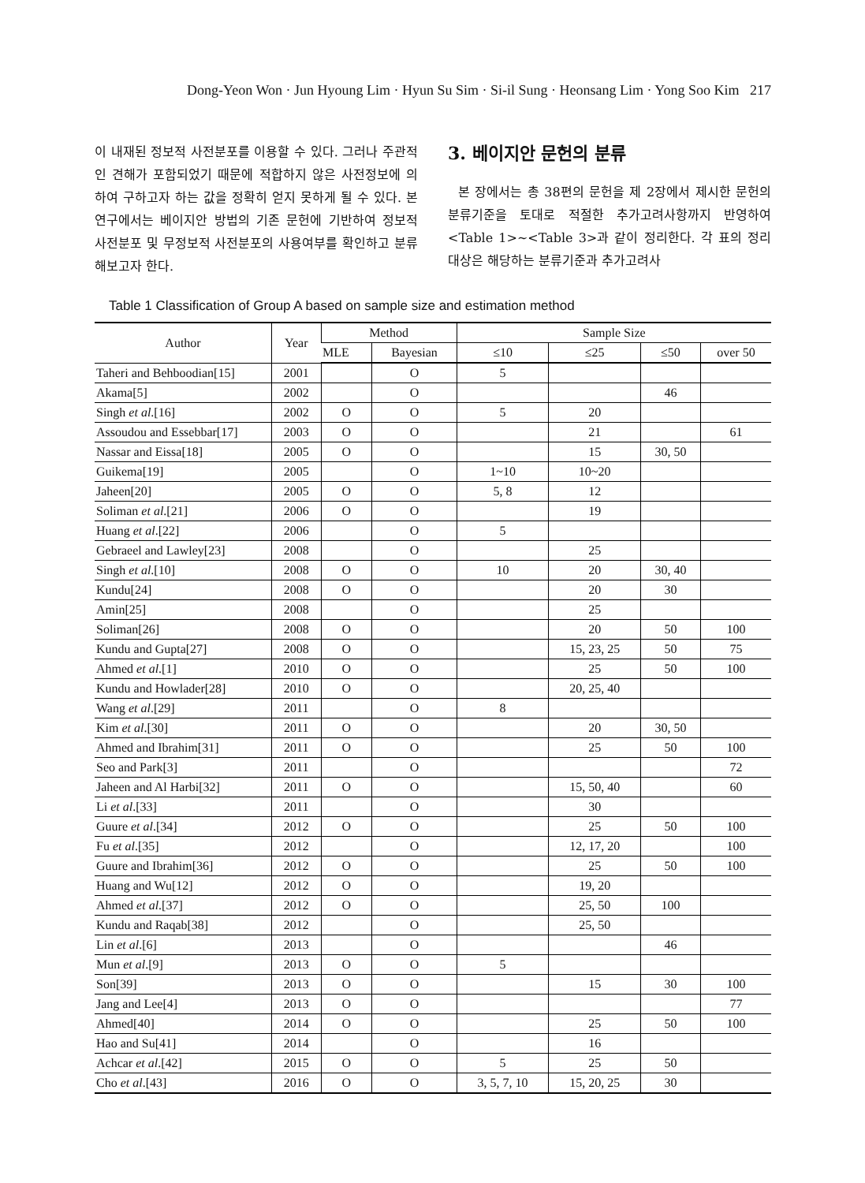Dong-Yeon Won · Jun Hyoung Lim · Hyun Su Sim · Si-il Sung · Heonsang Lim · Yong Soo Kim 217
이 내재된 정보적 사전분포를 이용할 수 있다. 그러나 주관적인 견해가 포함되었기 때문에 적합하지 않은 사전정보에 의하여 구하고자 하는 값을 정확히 얻지 못하게 될 수 있다. 본 연구에서는 베이지안 방법의 기존 문헌에 기반하여 정보적 사전분포 및 무정보적 사전분포의 사용여부를 확인하고 분류해보고자 한다.
3. 베이지안 문헌의 분류
본 장에서는 총 38편의 문헌을 제 2장에서 제시한 문헌의 분류기준을 토대로 적절한 추가고려사항까지 반영하여 <Table 1>~<Table 3>과 같이 정리한다. 각 표의 정리 대상은 해당하는 분류기준과 추가고려사
Table 1 Classification of Group A based on sample size and estimation method
| Author | Year | Method | | Sample Size | | | |
| --- | --- | --- | --- | --- | --- | --- | --- |
| | | MLE | Bayesian | ≤10 | ≤25 | ≤50 | over 50 |
| Taheri and Behboodian[15] | 2001 | | O | 5 | | | |
| Akama[5] | 2002 | | O | | | 46 | |
| Singh et al .[16] | 2002 | O | O | 5 | 20 | | |
| Assoudou and Essebbar[17] | 2003 | O | O | | 21 | | 61 |
| Nassar and Eissa[18] | 2005 | O | O | | 15 | 30, 50 | |
| Guikema[19] | 2005 | | O | 1~10 | 10~20 | | |
| Jaheen[20] | 2005 | O | O | 5, 8 | 12 | | |
| Soliman et al .[21] | 2006 | O | O | | 19 | | |
| Huang et al .[22] | 2006 | | O | 5 | | | |
| Gebraeel and Lawley[23] | 2008 | | O | | 25 | | |
| Singh et al .[10] | 2008 | O | O | 10 | 20 | 30, 40 | |
| Kundu[24] | 2008 | O | O | | 20 | 30 | |
| Amin[25] | 2008 | | O | | 25 | | |
| Soliman[26] | 2008 | O | O | | 20 | 50 | 100 |
| Kundu and Gupta[27] | 2008 | O | O | | 15, 23, 25 | 50 | 75 |
| Ahmed et al .[1] | 2010 | O | O | | 25 | 50 | 100 |
| Kundu and Howlader[28] | 2010 | O | O | | 20, 25, 40 | | |
| Wang et al .[29] | 2011 | | O | 8 | | | |
| Kim et al .[30] | 2011 | O | O | | 20 | 30, 50 | |
| Ahmed and Ibrahim[31] | 2011 | O | O | | 25 | 50 | 100 |
| Seo and Park[3] | 2011 | | O | | | | 72 |
| Jaheen and Al Harbi[32] | 2011 | O | O | | 15, 50, 40 | | 60 |
| Li et al .[33] | 2011 | | O | | 30 | | |
| Guure et al .[34] | 2012 | O | O | | 25 | 50 | 100 |
| Fu et al .[35] | 2012 | | O | | 12, 17, 20 | | 100 |
| Guure and Ibrahim[36] | 2012 | O | O | | 25 | 50 | 100 |
| Huang and Wu[12] | 2012 | O | O | | 19, 20 | | |
| Ahmed et al .[37] | 2012 | O | O | | 25, 50 | 100 | |
| Kundu and Raqab[38] | 2012 | | O | | 25, 50 | | |
| Lin et al .[6] | 2013 | | O | | | 46 | |
| Mun et al .[9] | 2013 | O | O | 5 | | | |
| Son[39] | 2013 | O | O | | 15 | 30 | 100 |
| Jang and Lee[4] | 2013 | O | O | | | | 77 |
| Ahmed[40] | 2014 | O | O | | 25 | 50 | 100 |
| Hao and Su[41] | 2014 | | O | | 16 | | |
| Achcar et al .[42] | 2015 | O | O | 5 | 25 | 50 | |
| Cho et al .[43] | 2016 | O | O | 3, 5, 7, 10 | 15, 20, 25 | 30 | |